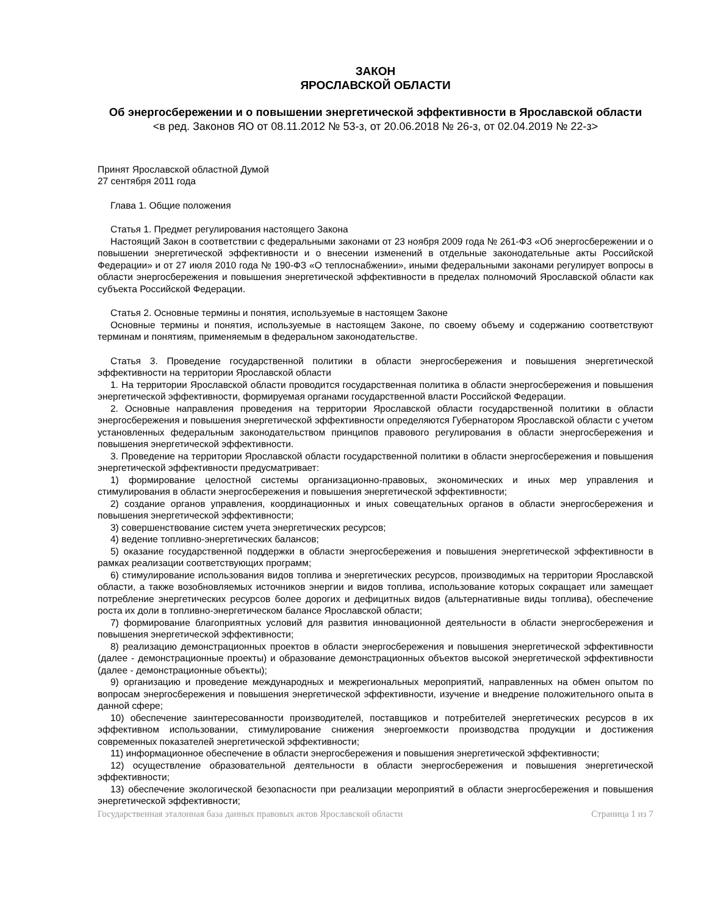ЗАКОН
ЯРОСЛАВСКОЙ ОБЛАСТИ
Об энергосбережении и о повышении энергетической эффективности в Ярославской области
<в ред. Законов ЯО от 08.11.2012 № 53-з, от 20.06.2018 № 26-з, от 02.04.2019 № 22-з>
Принят Ярославской областной Думой
27 сентября 2011 года
Глава 1. Общие положения
Статья 1. Предмет регулирования настоящего Закона
Настоящий Закон в соответствии с федеральными законами от 23 ноября 2009 года № 261-ФЗ «Об энергосбережении и о повышении энергетической эффективности и о внесении изменений в отдельные законодательные акты Российской Федерации» и от 27 июля 2010 года № 190-ФЗ «О теплоснабжении», иными федеральными законами регулирует вопросы в области энергосбережения и повышения энергетической эффективности в пределах полномочий Ярославской области как субъекта Российской Федерации.
Статья 2. Основные термины и понятия, используемые в настоящем Законе
Основные термины и понятия, используемые в настоящем Законе, по своему объему и содержанию соответствуют терминам и понятиям, применяемым в федеральном законодательстве.
Статья 3. Проведение государственной политики в области энергосбережения и повышения энергетической эффективности на территории Ярославской области
1. На территории Ярославской области проводится государственная политика в области энергосбережения и повышения энергетической эффективности, формируемая органами государственной власти Российской Федерации.
2. Основные направления проведения на территории Ярославской области государственной политики в области энергосбережения и повышения энергетической эффективности определяются Губернатором Ярославской области с учетом установленных федеральным законодательством принципов правового регулирования в области энергосбережения и повышения энергетической эффективности.
3. Проведение на территории Ярославской области государственной политики в области энергосбережения и повышения энергетической эффективности предусматривает:
1) формирование целостной системы организационно-правовых, экономических и иных мер управления и стимулирования в области энергосбережения и повышения энергетической эффективности;
2) создание органов управления, координационных и иных совещательных органов в области энергосбережения и повышения энергетической эффективности;
3) совершенствование систем учета энергетических ресурсов;
4) ведение топливно-энергетических балансов;
5) оказание государственной поддержки в области энергосбережения и повышения энергетической эффективности в рамках реализации соответствующих программ;
6) стимулирование использования видов топлива и энергетических ресурсов, производимых на территории Ярославской области, а также возобновляемых источников энергии и видов топлива, использование которых сокращает или замещает потребление энергетических ресурсов более дорогих и дефицитных видов (альтернативные виды топлива), обеспечение роста их доли в топливно-энергетическом балансе Ярославской области;
7) формирование благоприятных условий для развития инновационной деятельности в области энергосбережения и повышения энергетической эффективности;
8) реализацию демонстрационных проектов в области энергосбережения и повышения энергетической эффективности (далее - демонстрационные проекты) и образование демонстрационных объектов высокой энергетической эффективности (далее - демонстрационные объекты);
9) организацию и проведение международных и межрегиональных мероприятий, направленных на обмен опытом по вопросам энергосбережения и повышения энергетической эффективности, изучение и внедрение положительного опыта в данной сфере;
10) обеспечение заинтересованности производителей, поставщиков и потребителей энергетических ресурсов в их эффективном использовании, стимулирование снижения энергоемкости производства продукции и достижения современных показателей энергетической эффективности;
11) информационное обеспечение в области энергосбережения и повышения энергетической эффективности;
12) осуществление образовательной деятельности в области энергосбережения и повышения энергетической эффективности;
13) обеспечение экологической безопасности при реализации мероприятий в области энергосбережения и повышения энергетической эффективности;
Государственная эталонная база данных правовых актов Ярославской области Страница 1 из 7